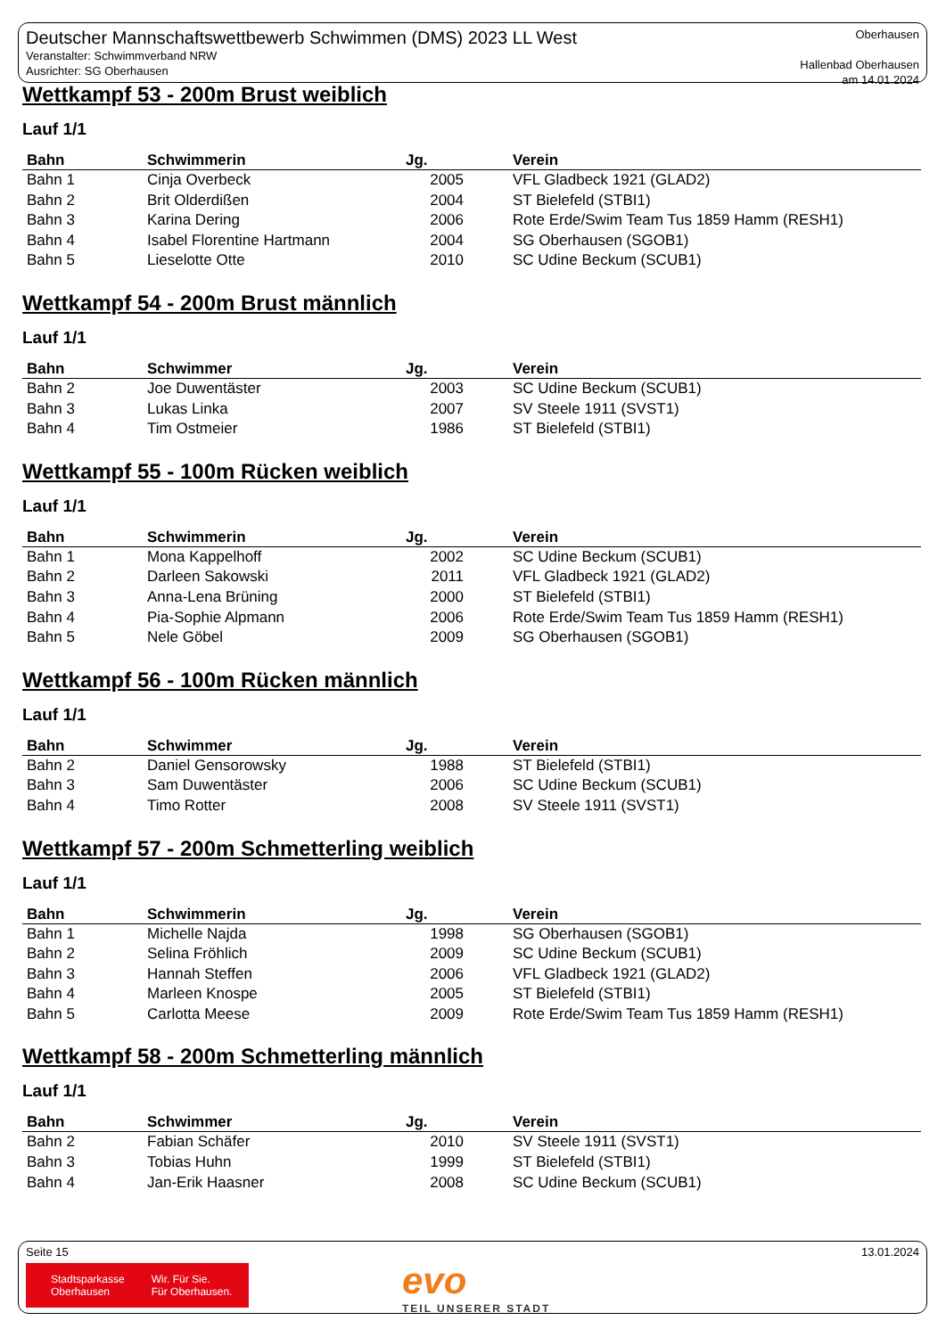Deutscher Mannschaftswettbewerb Schwimmen (DMS) 2023 LL West
Veranstalter: Schwimmverband NRW
Ausrichter: SG Oberhausen
Oberhausen
Hallenbad Oberhausen
am 14.01.2024
Wettkampf 53 - 200m Brust weiblich
Lauf 1/1
| Bahn | Schwimmerin | Jg. | Verein |
| --- | --- | --- | --- |
| Bahn 1 | Cinja Overbeck | 2005 | VFL Gladbeck 1921 (GLAD2) |
| Bahn 2 | Brit Olderdißen | 2004 | ST Bielefeld (STBI1) |
| Bahn 3 | Karina Dering | 2006 | Rote Erde/Swim Team Tus 1859 Hamm (RESH1) |
| Bahn 4 | Isabel Florentine Hartmann | 2004 | SG Oberhausen (SGOB1) |
| Bahn 5 | Lieselotte Otte | 2010 | SC Udine Beckum (SCUB1) |
Wettkampf 54 - 200m Brust männlich
Lauf 1/1
| Bahn | Schwimmer | Jg. | Verein |
| --- | --- | --- | --- |
| Bahn 2 | Joe Duwentäster | 2003 | SC Udine Beckum (SCUB1) |
| Bahn 3 | Lukas Linka | 2007 | SV Steele 1911 (SVST1) |
| Bahn 4 | Tim Ostmeier | 1986 | ST Bielefeld (STBI1) |
Wettkampf 55 - 100m Rücken weiblich
Lauf 1/1
| Bahn | Schwimmerin | Jg. | Verein |
| --- | --- | --- | --- |
| Bahn 1 | Mona Kappelhoff | 2002 | SC Udine Beckum (SCUB1) |
| Bahn 2 | Darleen Sakowski | 2011 | VFL Gladbeck 1921 (GLAD2) |
| Bahn 3 | Anna-Lena Brüning | 2000 | ST Bielefeld (STBI1) |
| Bahn 4 | Pia-Sophie Alpmann | 2006 | Rote Erde/Swim Team Tus 1859 Hamm (RESH1) |
| Bahn 5 | Nele Göbel | 2009 | SG Oberhausen (SGOB1) |
Wettkampf 56 - 100m Rücken männlich
Lauf 1/1
| Bahn | Schwimmer | Jg. | Verein |
| --- | --- | --- | --- |
| Bahn 2 | Daniel Gensorowsky | 1988 | ST Bielefeld (STBI1) |
| Bahn 3 | Sam Duwentäster | 2006 | SC Udine Beckum (SCUB1) |
| Bahn 4 | Timo Rotter | 2008 | SV Steele 1911 (SVST1) |
Wettkampf 57 - 200m Schmetterling weiblich
Lauf 1/1
| Bahn | Schwimmerin | Jg. | Verein |
| --- | --- | --- | --- |
| Bahn 1 | Michelle Najda | 1998 | SG Oberhausen (SGOB1) |
| Bahn 2 | Selina Fröhlich | 2009 | SC Udine Beckum (SCUB1) |
| Bahn 3 | Hannah Steffen | 2006 | VFL Gladbeck 1921 (GLAD2) |
| Bahn 4 | Marleen Knospe | 2005 | ST Bielefeld (STBI1) |
| Bahn 5 | Carlotta Meese | 2009 | Rote Erde/Swim Team Tus 1859 Hamm (RESH1) |
Wettkampf 58 - 200m Schmetterling männlich
Lauf 1/1
| Bahn | Schwimmer | Jg. | Verein |
| --- | --- | --- | --- |
| Bahn 2 | Fabian Schäfer | 2010 | SV Steele 1911 (SVST1) |
| Bahn 3 | Tobias Huhn | 1999 | ST Bielefeld (STBI1) |
| Bahn 4 | Jan-Erik Haasner | 2008 | SC Udine Beckum (SCUB1) |
Seite 15 13.01.2024
Stadtsparkasse
Oberhausen
Wir. Für Sie.
Für Oberhausen.
evo
TEIL UNSERER STADT